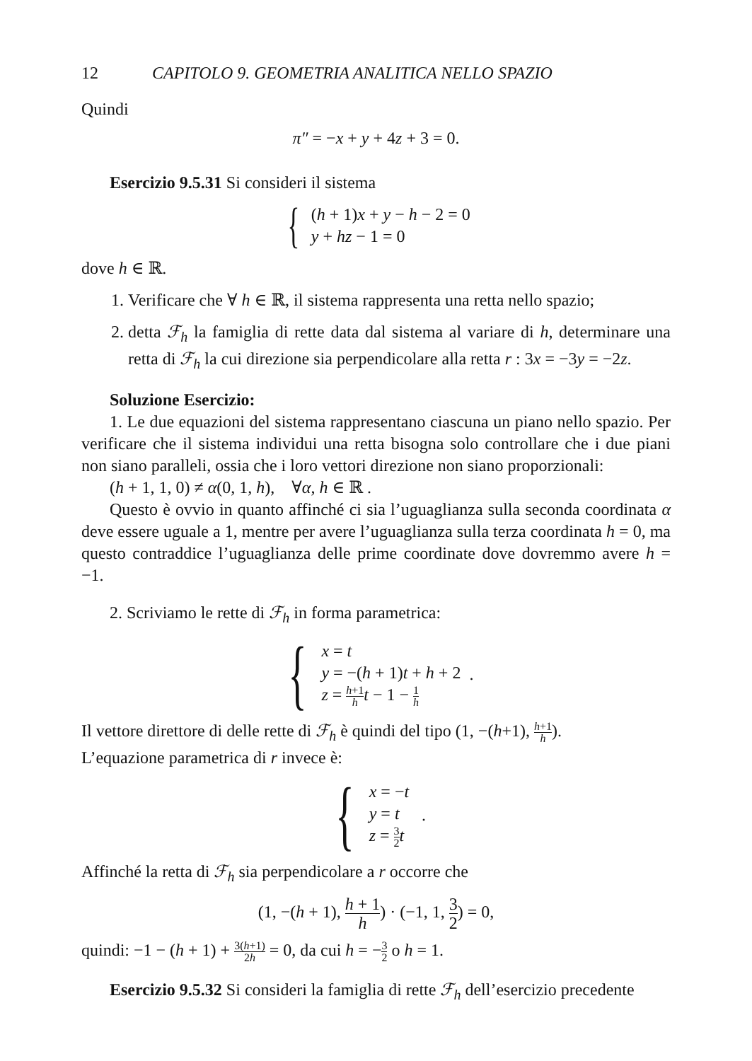12 CAPITOLO 9. GEOMETRIA ANALITICA NELLO SPAZIO
Quindi
π″ = −x + y + 4z + 3 = 0.
Esercizio 9.5.31 Si consideri il sistema
{
(h + 1)x + y − h − 2 = 0
y + hz − 1 = 0
dove h ∈ ℝ.
1. Verificare che ∀ h ∈ ℝ, il sistema rappresenta una retta nello spazio;
2. detta ℱ<sub>h</sub> la famiglia di rette data dal sistema al variare di h, determinare una retta di ℱ<sub>h</sub> la cui direzione sia perpendicolare alla retta r : 3x = −3y = −2z.
Soluzione Esercizio:
1. Le due equazioni del sistema rappresentano ciascuna un piano nello spazio. Per verificare che il sistema individui una retta bisogna solo controllare che i due piani non siano paralleli, ossia che i loro vettori direzione non siano proporzionali:
(h + 1, 1, 0) ≠ α(0, 1, h), ∀α, h ∈ ℝ .
Questo è ovvio in quanto affinché ci sia l’uguaglianza sulla seconda coordinata α deve essere uguale a 1, mentre per avere l’uguaglianza sulla terza coordinata h = 0, ma questo contraddice l’uguaglianza delle prime coordinate dove dovremmo avere h = −1.
2. Scriviamo le rette di ℱ<sub>h</sub> in forma parametrica:
{
x = t
y = −(h + 1)t + h + 2
z = h+1 h t − 1 − 1 h
.
Il vettore direttore di delle rette di ℱ<sub>h</sub> è quindi del tipo (1, −(h+1), h+1 h).
L’equazione parametrica di r invece è:
{
x = −t
y = t
z = 3 2 t
.
Affinché la retta di ℱ<sub>h</sub> sia perpendicolare a r occorre che
(1, −(h + 1), h + 1 h) · (−1, 1, 3 2) = 0,
quindi: −1 − (h + 1) + 3(h+1) 2h = 0, da cui h = −3 2 o h = 1.
Esercizio 9.5.32 Si consideri la famiglia di rette ℱ<sub>h</sub> dell’esercizio precedente